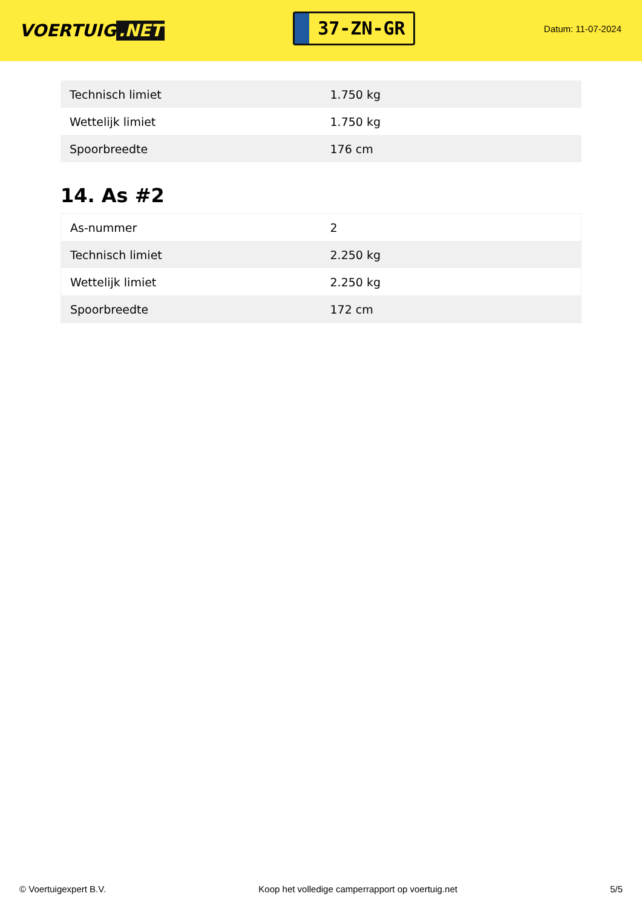VOERTUIG.NET
37-ZN-GR
Datum: 11-07-2024
| Technisch limiet | 1.750 kg |
| Wettelijk limiet | 1.750 kg |
| Spoorbreedte | 176 cm |
14. As #2
| As-nummer | 2 |
| Technisch limiet | 2.250 kg |
| Wettelijk limiet | 2.250 kg |
| Spoorbreedte | 172 cm |
© Voertuigexpert B.V. Koop het volledige camperrapport op voertuig.net 5/5